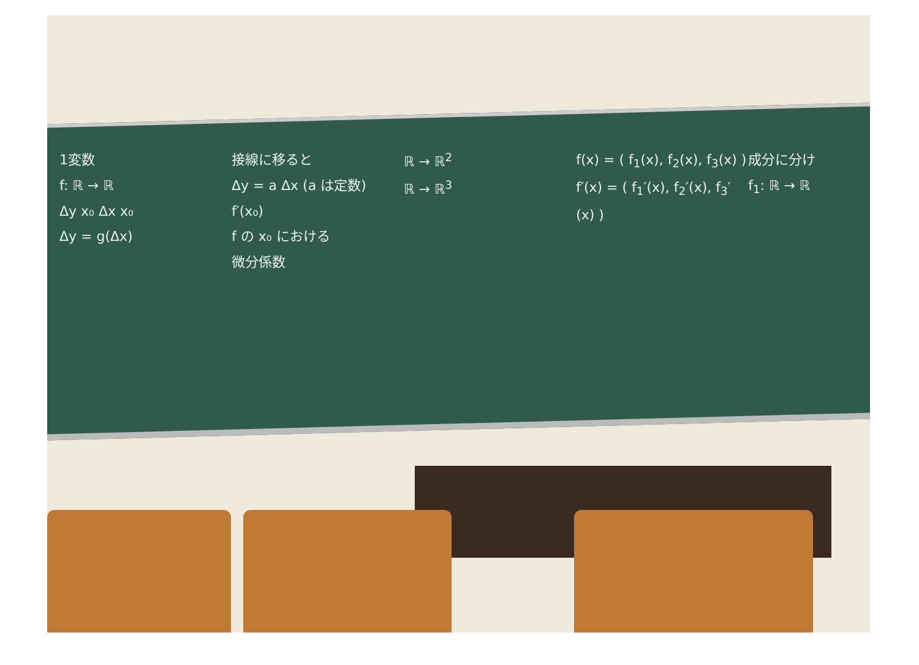1変数
f: ℝ → ℝ
Δy x₀ Δx x₀
Δy = g(Δx)
接線に移ると
Δy = a Δx (a は定数)
f′(x₀)
f の x₀ における
微分係数
ℝ → ℝ<sup>2</sup>
ℝ → ℝ<sup>3</sup>
f(x) = ( f<sub>1</sub>(x), f<sub>2</sub>(x), f<sub>3</sub>(x) )
f′(x) = ( f<sub>1</sub>′(x), f<sub>2</sub>′(x), f<sub>3</sub>′(x) )
成分に分け
f<sub>1</sub>: ℝ → ℝ